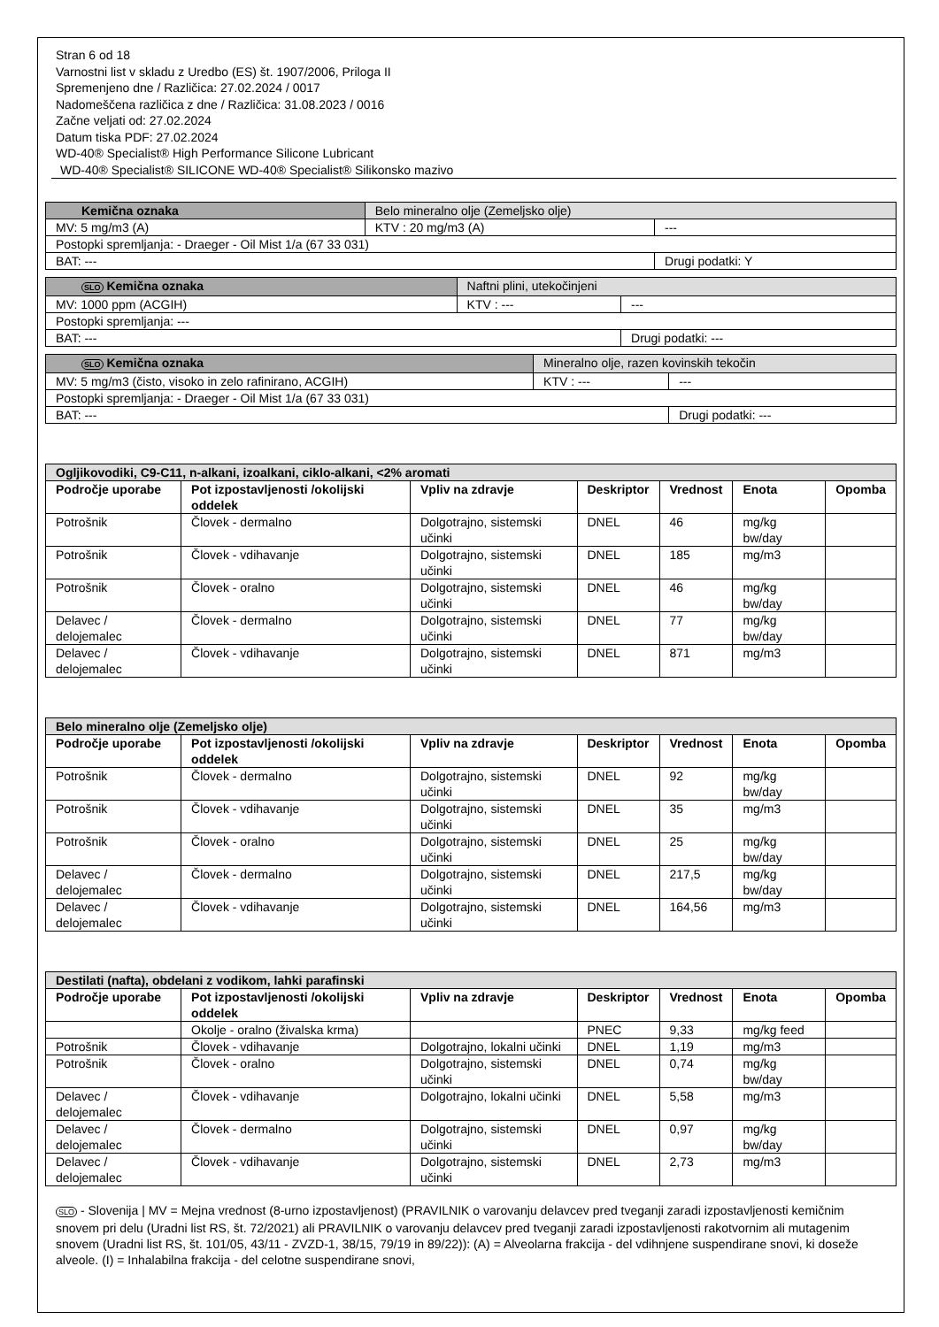Stran 6 od 18
Varnostni list v skladu z Uredbo (ES) št. 1907/2006, Priloga II
Spremenjeno dne / Različica: 27.02.2024 / 0017
Nadomeščena različica z dne / Različica: 31.08.2023 / 0016
Začne veljati od: 27.02.2024
Datum tiska PDF: 27.02.2024
WD-40® Specialist® High Performance Silicone Lubricant
WD-40® Specialist® SILICONE WD-40® Specialist® Silikonsko mazivo
| Kemična oznaka | Belo mineralno olje (Zemeljsko olje) | | |
| MV: 5 mg/m3 (A) | | KTV : 20 mg/m3 (A) | --- |
| Postopki spremljanja: - Draeger - Oil Mist 1/a (67 33 031) | | | |
| BAT: --- | | | Drugi podatki: Y |
| SLO Kemična oznaka | Naftni plini, utekočinjeni | | |
| MV: 1000 ppm (ACGIH) | | KTV : --- | --- |
| Postopki spremljanja: --- | | | |
| BAT: --- | | | Drugi podatki: --- |
| SLO Kemična oznaka | Mineralno olje, razen kovinskih tekočin | | |
| MV: 5 mg/m3 (čisto, visoko in zelo rafinirano, ACGIH) | | KTV : --- | --- |
| Postopki spremljanja: - Draeger - Oil Mist 1/a (67 33 031) | | | |
| BAT: --- | | | Drugi podatki: --- |
| Ogljikovodiki, C9-C11, n-alkani, izoalkani, ciklo-alkani, <2% aromati | | | | | | |
| --- | --- | --- | --- | --- | --- | --- |
| Področje uporabe | Pot izpostavljenosti /okolijski oddelek | Vpliv na zdravje | Deskriptor | Vrednost | Enota | Opomba |
| Potrošnik | Človek - dermalno | Dolgotrajno, sistemski učinki | DNEL | 46 | mg/kg bw/day | |
| Potrošnik | Človek - vdihavanje | Dolgotrajno, sistemski učinki | DNEL | 185 | mg/m3 | |
| Potrošnik | Človek - oralno | Dolgotrajno, sistemski učinki | DNEL | 46 | mg/kg bw/day | |
| Delavec / delojemalec | Človek - dermalno | Dolgotrajno, sistemski učinki | DNEL | 77 | mg/kg bw/day | |
| Delavec / delojemalec | Človek - vdihavanje | Dolgotrajno, sistemski učinki | DNEL | 871 | mg/m3 | |
| Belo mineralno olje (Zemeljsko olje) | | | | | | |
| --- | --- | --- | --- | --- | --- | --- |
| Področje uporabe | Pot izpostavljenosti /okolijski oddelek | Vpliv na zdravje | Deskriptor | Vrednost | Enota | Opomba |
| Potrošnik | Človek - dermalno | Dolgotrajno, sistemski učinki | DNEL | 92 | mg/kg bw/day | |
| Potrošnik | Človek - vdihavanje | Dolgotrajno, sistemski učinki | DNEL | 35 | mg/m3 | |
| Potrošnik | Človek - oralno | Dolgotrajno, sistemski učinki | DNEL | 25 | mg/kg bw/day | |
| Delavec / delojemalec | Človek - dermalno | Dolgotrajno, sistemski učinki | DNEL | 217,5 | mg/kg bw/day | |
| Delavec / delojemalec | Človek - vdihavanje | Dolgotrajno, sistemski učinki | DNEL | 164,56 | mg/m3 | |
| Destilati (nafta), obdelani z vodikom, lahki parafinski | | | | | | |
| --- | --- | --- | --- | --- | --- | --- |
| Področje uporabe | Pot izpostavljenosti /okolijski oddelek | Vpliv na zdravje | Deskriptor | Vrednost | Enota | Opomba |
| | Okolje - oralno (živalska krma) | | PNEC | 9,33 | mg/kg feed | |
| Potrošnik | Človek - vdihavanje | Dolgotrajno, lokalni učinki | DNEL | 1,19 | mg/m3 | |
| Potrošnik | Človek - oralno | Dolgotrajno, sistemski učinki | DNEL | 0,74 | mg/kg bw/day | |
| Delavec / delojemalec | Človek - vdihavanje | Dolgotrajno, lokalni učinki | DNEL | 5,58 | mg/m3 | |
| Delavec / delojemalec | Človek - dermalno | Dolgotrajno, sistemski učinki | DNEL | 0,97 | mg/kg bw/day | |
| Delavec / delojemalec | Človek - vdihavanje | Dolgotrajno, sistemski učinki | DNEL | 2,73 | mg/m3 | |
SLO - Slovenija | MV = Mejna vrednost (8-urno izpostavljenost) (PRAVILNIK o varovanju delavcev pred tveganji zaradi izpostavljenosti kemičnim snovem pri delu (Uradni list RS, št. 72/2021) ali PRAVILNIK o varovanju delavcev pred tveganji zaradi izpostavljenosti rakotvornim ali mutagenim snovem (Uradni list RS, št. 101/05, 43/11 - ZVZD-1, 38/15, 79/19 in 89/22)): (A) = Alveolarna frakcija - del vdihnjene suspendirane snovi, ki doseže alveole. (I) = Inhalabilna frakcija - del celotne suspendirane snovi,